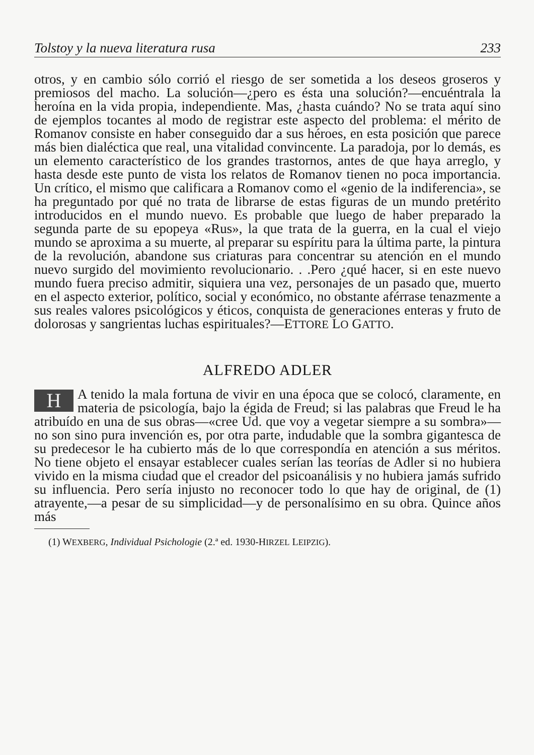Tolstoy y la nueva literatura rusa 233
otros, y en cambio sólo corrió el riesgo de ser sometida a los deseos groseros y premiosos del macho. La solución—¿pero es ésta una solución?—encuéntrala la heroína en la vida propia, independiente. Mas, ¿hasta cuándo? No se trata aquí sino de ejemplos tocantes al modo de registrar este aspecto del problema: el mérito de Romanov consiste en haber conseguido dar a sus héroes, en esta posición que parece más bien dialéctica que real, una vitalidad convincente. La paradoja, por lo demás, es un elemento característico de los grandes trastornos, antes de que haya arreglo, y hasta desde este punto de vista los relatos de Romanov tienen no poca importancia. Un crítico, el mismo que calificara a Romanov como el «genio de la indiferencia», se ha preguntado por qué no trata de librarse de estas figuras de un mundo pretérito introducidos en el mundo nuevo. Es probable que luego de haber preparado la segunda parte de su epopeya «Rus», la que trata de la guerra, en la cual el viejo mundo se aproxima a su muerte, al preparar su espíritu para la última parte, la pintura de la revolución, abandone sus criaturas para concentrar su atención en el mundo nuevo surgido del movimiento revolucionario. . .Pero ¿qué hacer, si en este nuevo mundo fuera preciso admitir, siquiera una vez, personajes de un pasado que, muerto en el aspecto exterior, político, social y económico, no obstante aférrase tenazmente a sus reales valores psicológicos y éticos, conquista de generaciones enteras y fruto de dolorosas y sangrientas luchas espirituales?—ETTORE LO GATTO.
ALFREDO ADLER
HA tenido la mala fortuna de vivir en una época que se colocó, claramente, en materia de psicología, bajo la égida de Freud; si las palabras que Freud le ha atribuído en una de sus obras—«cree Ud. que voy a vegetar siempre a su sombra»—no son sino pura invención es, por otra parte, indudable que la sombra gigantesca de su predecesor le ha cubierto más de lo que correspondía en atención a sus méritos. No tiene objeto el ensayar establecer cuales serían las teorías de Adler si no hubiera vivido en la misma ciudad que el creador del psicoanálisis y no hubiera jamás sufrido su influencia. Pero sería injusto no reconocer todo lo que hay de original, de (1) atrayente,—a pesar de su simplicidad—y de personalísimo en su obra. Quince años más
(1) WEXBERG, Individual Psichologie (2.ª ed. 1930-HIRZEL LEIPZIG).